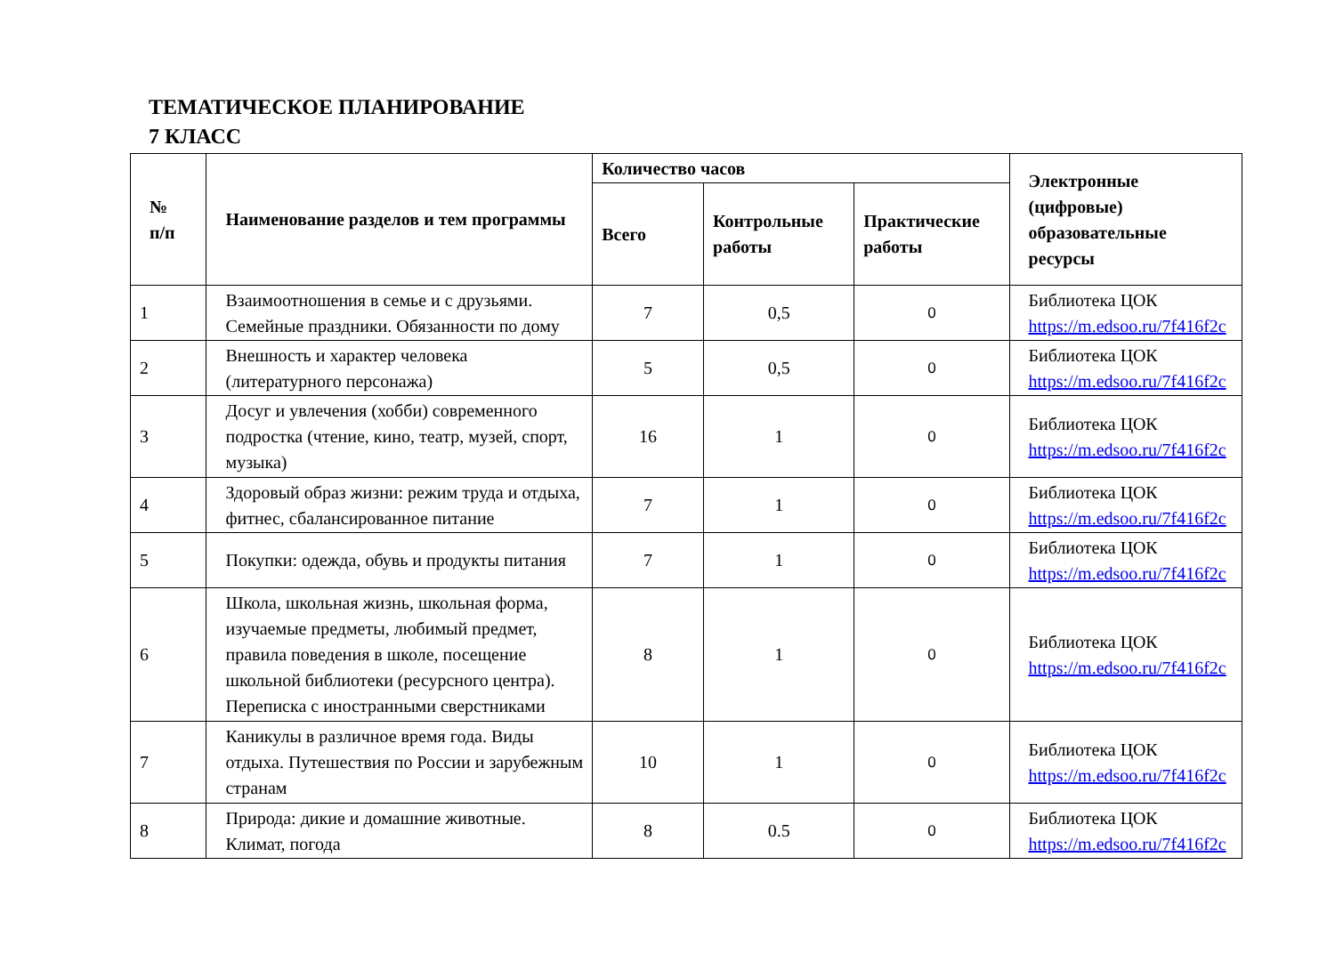ТЕМАТИЧЕСКОЕ ПЛАНИРОВАНИЕ
7 КЛАСС
| № п/п | Наименование разделов и тем программы | Количество часов | | | Электронные (цифровые) образовательные ресурсы |
| --- | --- | --- | --- | --- | --- |
| | | Всего | Контрольные работы | Практические работы | |
| 1 | Взаимоотношения в семье и с друзьями. Семейные праздники. Обязанности по дому | 7 | 0,5 | 0 | Библиотека ЦОК https://m.edsoo.ru/7f416f2c |
| 2 | Внешность и характер человека (литературного персонажа) | 5 | 0,5 | 0 | Библиотека ЦОК https://m.edsoo.ru/7f416f2c |
| 3 | Досуг и увлечения (хобби) современного подростка (чтение, кино, театр, музей, спорт, музыка) | 16 | 1 | 0 | Библиотека ЦОК https://m.edsoo.ru/7f416f2c |
| 4 | Здоровый образ жизни: режим труда и отдыха, фитнес, сбалансированное питание | 7 | 1 | 0 | Библиотека ЦОК https://m.edsoo.ru/7f416f2c |
| 5 | Покупки: одежда, обувь и продукты питания | 7 | 1 | 0 | Библиотека ЦОК https://m.edsoo.ru/7f416f2c |
| 6 | Школа, школьная жизнь, школьная форма, изучаемые предметы, любимый предмет, правила поведения в школе, посещение школьной библиотеки (ресурсного центра). Переписка с иностранными сверстниками | 8 | 1 | 0 | Библиотека ЦОК https://m.edsoo.ru/7f416f2c |
| 7 | Каникулы в различное время года. Виды отдыха. Путешествия по России и зарубежным странам | 10 | 1 | 0 | Библиотека ЦОК https://m.edsoo.ru/7f416f2c |
| 8 | Природа: дикие и домашние животные. Климат, погода | 8 | 0.5 | 0 | Библиотека ЦОК https://m.edsoo.ru/7f416f2c |